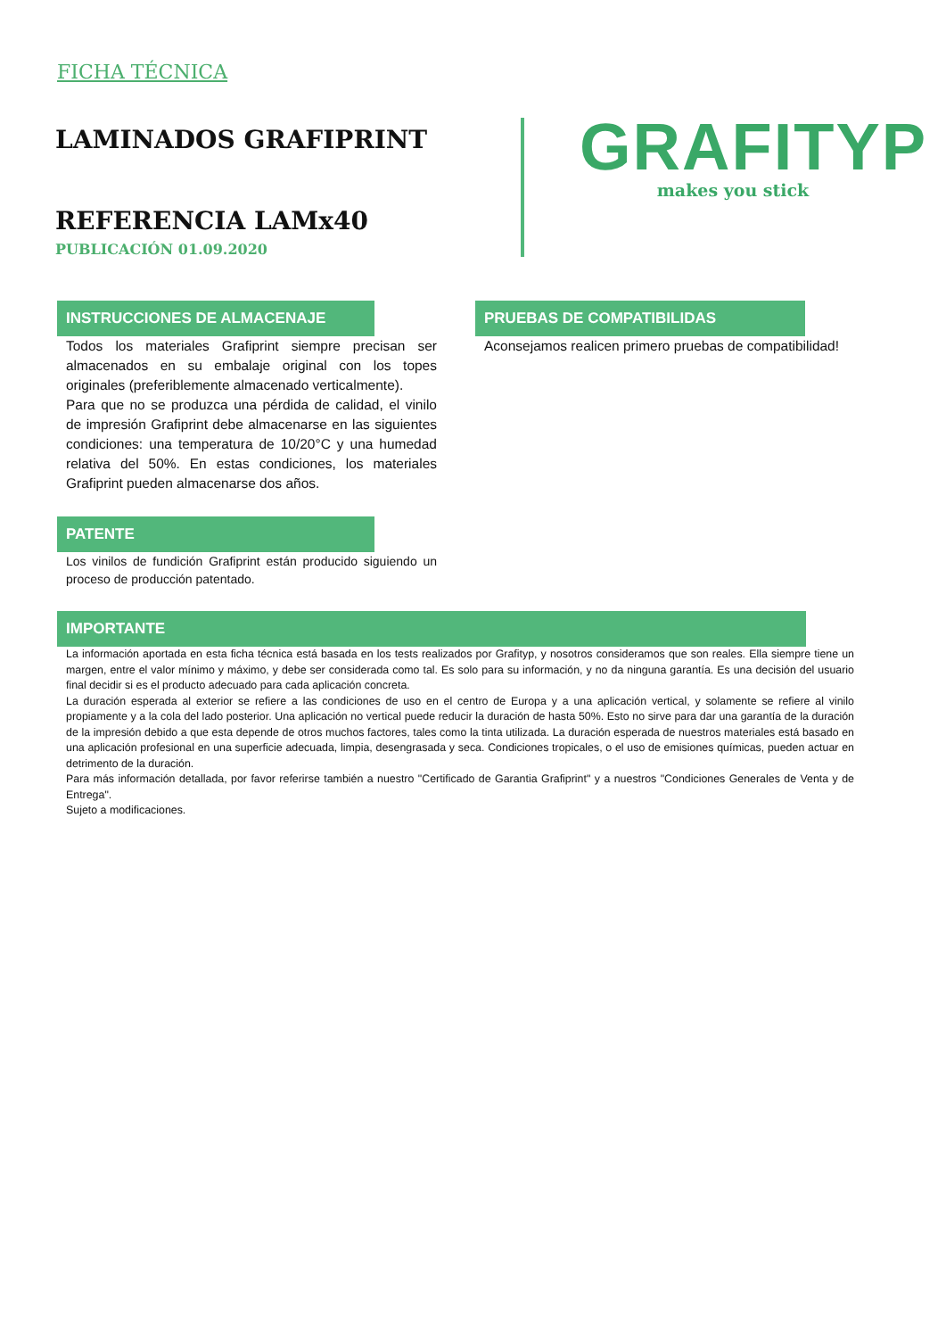FICHA TÉCNICA
LAMINADOS GRAFIPRINT
REFERENCIA LAMx40
PUBLICACIÓN 01.09.2020
GRAFITYP
makes you stick
INSTRUCCIONES DE ALMACENAJE
Todos los materiales Grafiprint siempre precisan ser almacenados en su embalaje original con los topes originales (preferiblemente almacenado verticalmente).
Para que no se produzca una pérdida de calidad, el vinilo de impresión Grafiprint debe almacenarse en las siguientes condiciones: una temperatura de 10/20°C y una humedad relativa del 50%. En estas condiciones, los materiales Grafiprint pueden almacenarse dos años.
PATENTE
Los vinilos de fundición Grafiprint están producido siguiendo un proceso de producción patentado.
PRUEBAS DE COMPATIBILIDAS
Aconsejamos realicen primero pruebas de compatibilidad!
IMPORTANTE
La información aportada en esta ficha técnica está basada en los tests realizados por Grafityp, y nosotros consideramos que son reales. Ella siempre tiene un margen, entre el valor mínimo y máximo, y debe ser considerada como tal. Es solo para su información, y no da ninguna garantía. Es una decisión del usuario final decidir si es el producto adecuado para cada aplicación concreta.
La duración esperada al exterior se refiere a las condiciones de uso en el centro de Europa y a una aplicación vertical, y solamente se refiere al vinilo propiamente y a la cola del lado posterior. Una aplicación no vertical puede reducir la duración de hasta 50%. Esto no sirve para dar una garantía de la duración de la impresión debido a que esta depende de otros muchos factores, tales como la tinta utilizada. La duración esperada de nuestros materiales está basado en una aplicación profesional en una superficie adecuada, limpia, desengrasada y seca. Condiciones tropicales, o el uso de emisiones químicas, pueden actuar en detrimento de la duración.
Para más información detallada, por favor referirse también a nuestro "Certificado de Garantia Grafiprint" y a nuestros "Condiciones Generales de Venta y de Entrega".
Sujeto a modificaciones.